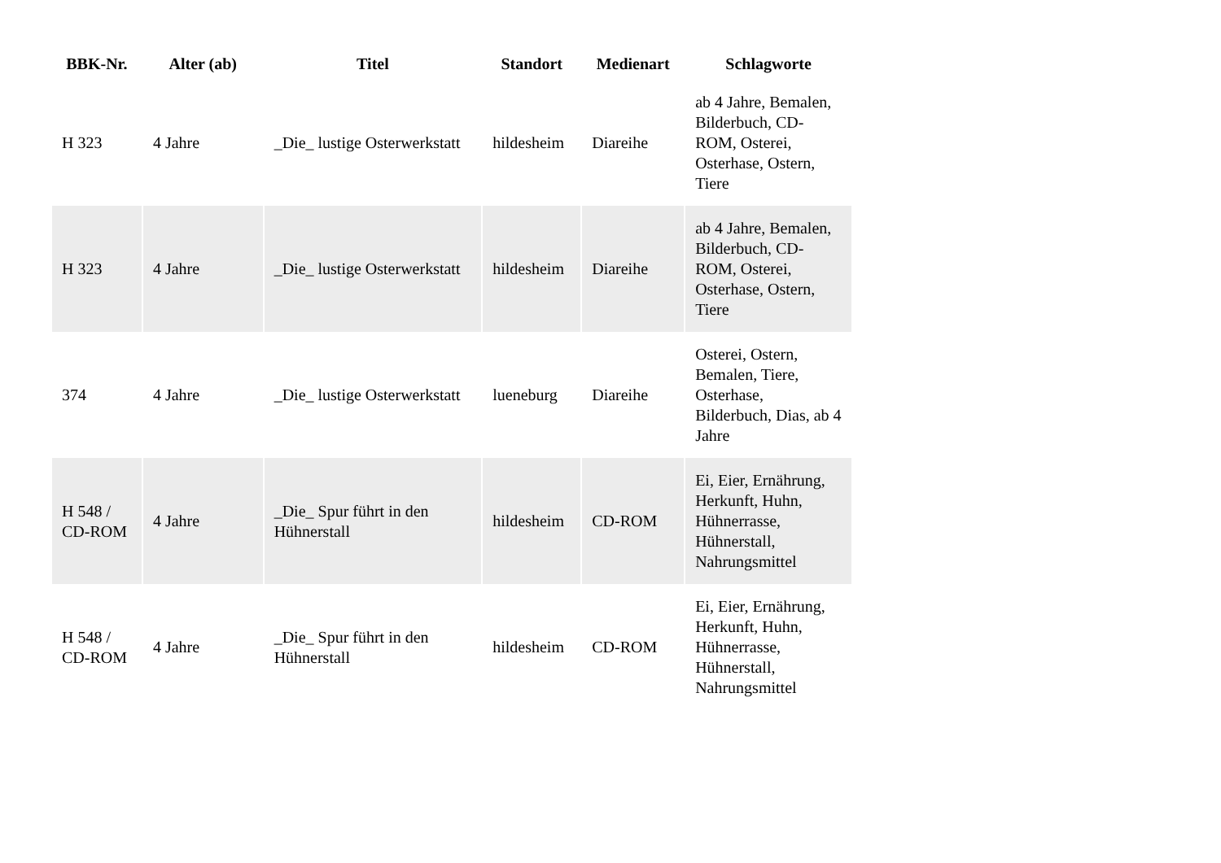| BBK-Nr. | Alter (ab) | Titel | Standort | Medienart | Schlagworte |
| --- | --- | --- | --- | --- | --- |
| H 323 | 4 Jahre | _Die_ lustige Osterwerkstatt | hildesheim | Diareihe | ab 4 Jahre, Bemalen, Bilderbuch, CD-ROM, Osterei, Osterhase, Ostern, Tiere |
| H 323 | 4 Jahre | _Die_ lustige Osterwerkstatt | hildesheim | Diareihe | ab 4 Jahre, Bemalen, Bilderbuch, CD-ROM, Osterei, Osterhase, Ostern, Tiere |
| 374 | 4 Jahre | _Die_ lustige Osterwerkstatt | lueneburg | Diareihe | Osterei, Ostern, Bemalen, Tiere, Osterhase, Bilderbuch, Dias, ab 4 Jahre |
| H 548 / CD-ROM | 4 Jahre | _Die_ Spur führt in den Hühnerstall | hildesheim | CD-ROM | Ei, Eier, Ernährung, Herkunft, Huhn, Hühnerrasse, Hühnerstall, Nahrungsmittel |
| H 548 / CD-ROM | 4 Jahre | _Die_ Spur führt in den Hühnerstall | hildesheim | CD-ROM | Ei, Eier, Ernährung, Herkunft, Huhn, Hühnerrasse, Hühnerstall, Nahrungsmittel |